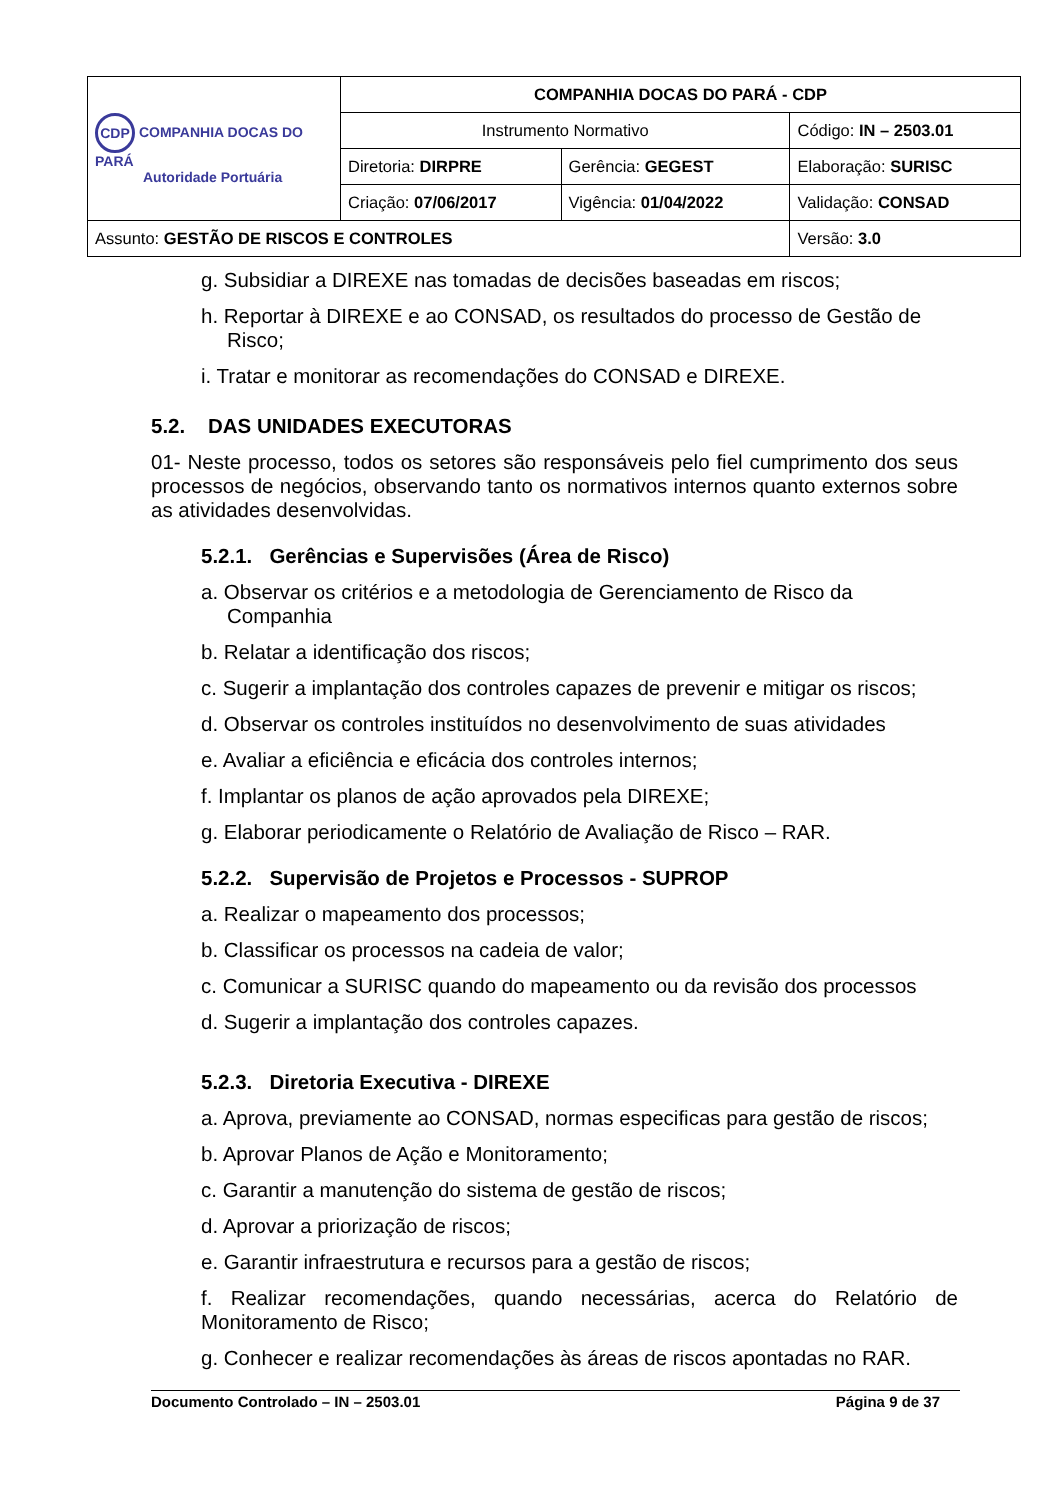| CDP COMPANHIA DOCAS DO PARÁ Autoridade Portuária | COMPANHIA DOCAS DO PARÁ - CDP | | |
| | Instrumento Normativo | | Código: IN – 2503.01 |
| | Diretoria: DIRPRE | Gerência: GEGEST | Elaboração: SURISC |
| | Criação: 07/06/2017 | Vigência: 01/04/2022 | Validação: CONSAD |
| Assunto: GESTÃO DE RISCOS E CONTROLES | | | Versão: 3.0 |
g. Subsidiar a DIREXE nas tomadas de decisões baseadas em riscos;
h. Reportar à DIREXE e ao CONSAD, os resultados do processo de Gestão de Risco;
i. Tratar e monitorar as recomendações do CONSAD e DIREXE.
5.2. DAS UNIDADES EXECUTORAS
01- Neste processo, todos os setores são responsáveis pelo fiel cumprimento dos seus processos de negócios, observando tanto os normativos internos quanto externos sobre as atividades desenvolvidas.
5.2.1. Gerências e Supervisões (Área de Risco)
a. Observar os critérios e a metodologia de Gerenciamento de Risco da Companhia
b. Relatar a identificação dos riscos;
c. Sugerir a implantação dos controles capazes de prevenir e mitigar os riscos;
d. Observar os controles instituídos no desenvolvimento de suas atividades
e. Avaliar a eficiência e eficácia dos controles internos;
f. Implantar os planos de ação aprovados pela DIREXE;
g. Elaborar periodicamente o Relatório de Avaliação de Risco – RAR.
5.2.2. Supervisão de Projetos e Processos - SUPROP
a. Realizar o mapeamento dos processos;
b. Classificar os processos na cadeia de valor;
c. Comunicar a SURISC quando do mapeamento ou da revisão dos processos
d. Sugerir a implantação dos controles capazes.
5.2.3. Diretoria Executiva - DIREXE
a. Aprova, previamente ao CONSAD, normas especificas para gestão de riscos;
b. Aprovar Planos de Ação e Monitoramento;
c. Garantir a manutenção do sistema de gestão de riscos;
d. Aprovar a priorização de riscos;
e. Garantir infraestrutura e recursos para a gestão de riscos;
f. Realizar recomendações, quando necessárias, acerca do Relatório de Monitoramento de Risco;
g. Conhecer e realizar recomendações às áreas de riscos apontadas no RAR.
Documento Controlado – IN – 2503.01 Página 9 de 37